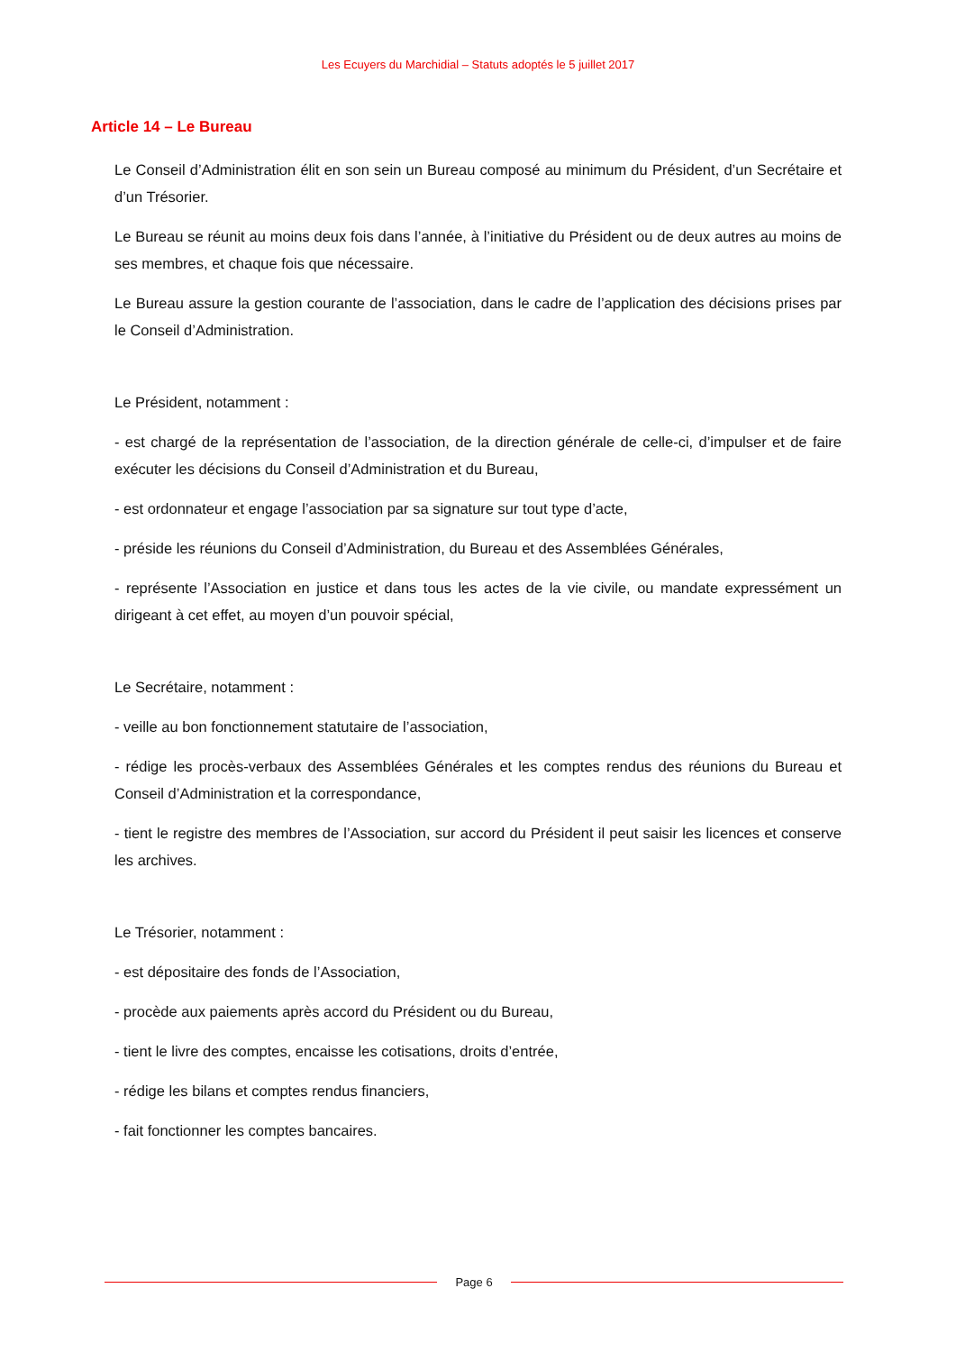Les Ecuyers du Marchidial – Statuts adoptés le 5 juillet 2017
Article 14 – Le Bureau
Le Conseil d’Administration élit en son sein un Bureau composé au minimum du Président, d’un Secrétaire et d’un Trésorier.
Le Bureau se réunit au moins deux fois dans l’année, à l’initiative du Président ou de deux autres au moins de ses membres, et chaque fois que nécessaire.
Le Bureau assure la gestion courante de l’association, dans le cadre de l’application des décisions prises par le Conseil d’Administration.
Le Président, notamment :
- est chargé de la représentation de l’association, de la direction générale de celle-ci, d’impulser et de faire exécuter les décisions du Conseil d’Administration et du Bureau,
- est ordonnateur et engage l’association par sa signature sur tout type d’acte,
- préside les réunions du Conseil d’Administration, du Bureau et des Assemblées Générales,
- représente l’Association en justice et dans tous les actes de la vie civile, ou mandate expressément un dirigeant à cet effet, au moyen d’un pouvoir spécial,
Le Secrétaire, notamment :
- veille au bon fonctionnement statutaire de l’association,
- rédige les procès-verbaux des Assemblées Générales et les comptes rendus des réunions du Bureau et Conseil d’Administration et la correspondance,
- tient le registre des membres de l’Association, sur accord du Président il peut saisir les licences et conserve les archives.
Le Trésorier, notamment :
- est dépositaire des fonds de l’Association,
- procède aux paiements après accord du Président ou du Bureau,
- tient le livre des comptes, encaisse les cotisations, droits d’entrée,
- rédige les bilans et comptes rendus financiers,
- fait fonctionner les comptes bancaires.
Page 6